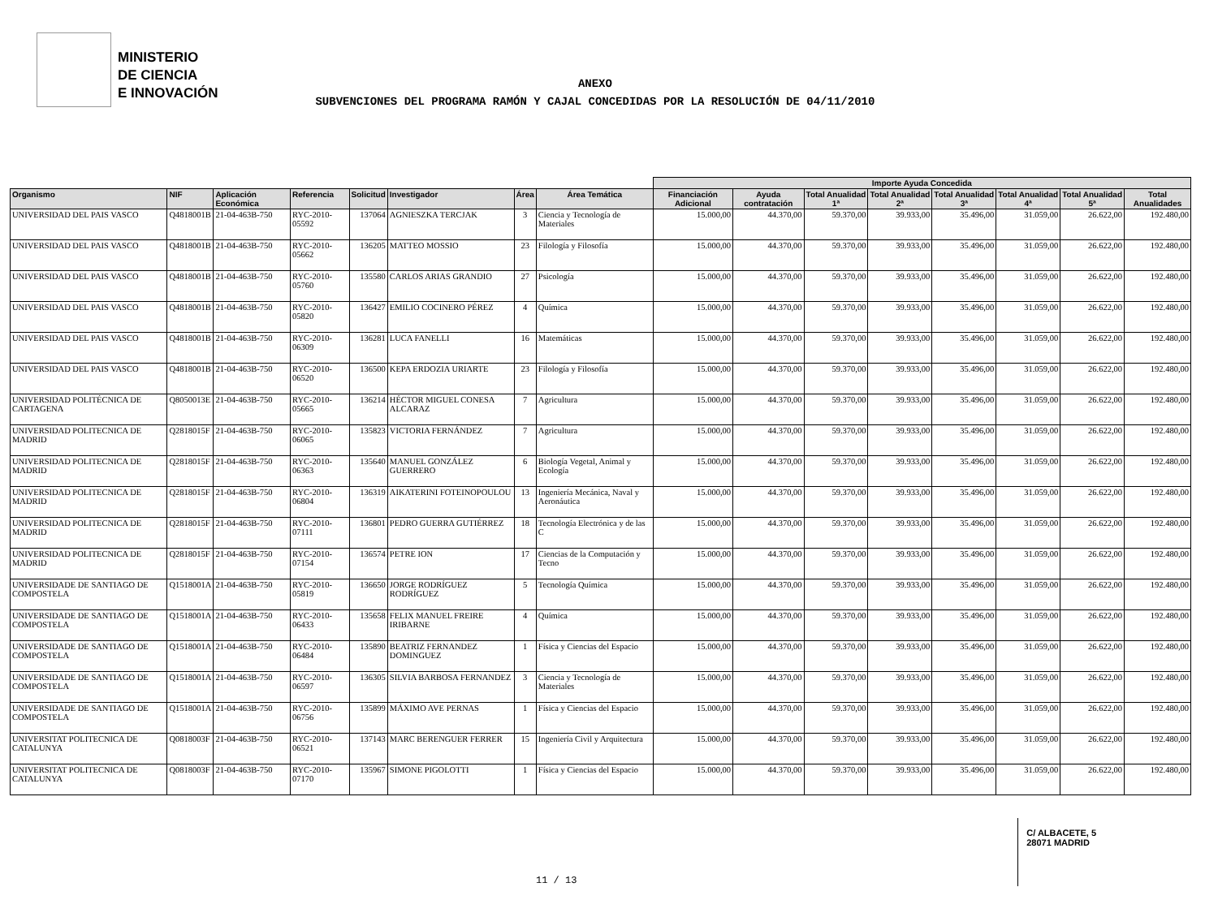MINISTERIO
DE CIENCIA
E INNOVACIÓN
ANEXO
SUBVENCIONES DEL PROGRAMA RAMÓN Y CAJAL CONCEDIDAS POR LA RESOLUCIÓN DE 04/11/2010
| | | | | | | | | Importe Ayuda Concedida | | | | | | | |
| --- | --- | --- | --- | --- | --- | --- | --- | --- | --- | --- | --- | --- | --- | --- | --- |
| Organismo | NIF | Aplicación Económica | Referencia | Solicitud | Investigador | Área | Área Temática | Financiación Adicional | Ayuda contratación | Total Anualidad 1ª | Total Anualidad 2ª | Total Anualidad 3ª | Total Anualidad 4ª | Total Anualidad 5ª | Total Anualidades |
| UNIVERSIDAD DEL PAIS VASCO | Q4818001B | 21-04-463B-750 | RYC-2010-05592 | 137064 | AGNIESZKA TERCJAK | 3 | Ciencia y Tecnología de Materiales | 15.000,00 | 44.370,00 | 59.370,00 | 39.933,00 | 35.496,00 | 31.059,00 | 26.622,00 | 192.480,00 |
| UNIVERSIDAD DEL PAIS VASCO | Q4818001B | 21-04-463B-750 | RYC-2010-05662 | 136205 | MATTEO MOSSIO | 23 | Filología y Filosofía | 15.000,00 | 44.370,00 | 59.370,00 | 39.933,00 | 35.496,00 | 31.059,00 | 26.622,00 | 192.480,00 |
| UNIVERSIDAD DEL PAIS VASCO | Q4818001B | 21-04-463B-750 | RYC-2010-05760 | 135580 | CARLOS ARIAS GRANDIO | 27 | Psicología | 15.000,00 | 44.370,00 | 59.370,00 | 39.933,00 | 35.496,00 | 31.059,00 | 26.622,00 | 192.480,00 |
| UNIVERSIDAD DEL PAIS VASCO | Q4818001B | 21-04-463B-750 | RYC-2010-05820 | 136427 | EMILIO COCINERO PÉREZ | 4 | Química | 15.000,00 | 44.370,00 | 59.370,00 | 39.933,00 | 35.496,00 | 31.059,00 | 26.622,00 | 192.480,00 |
| UNIVERSIDAD DEL PAIS VASCO | Q4818001B | 21-04-463B-750 | RYC-2010-06309 | 136281 | LUCA FANELLI | 16 | Matemáticas | 15.000,00 | 44.370,00 | 59.370,00 | 39.933,00 | 35.496,00 | 31.059,00 | 26.622,00 | 192.480,00 |
| UNIVERSIDAD DEL PAIS VASCO | Q4818001B | 21-04-463B-750 | RYC-2010-06520 | 136500 | KEPA ERDOZIA URIARTE | 23 | Filología y Filosofía | 15.000,00 | 44.370,00 | 59.370,00 | 39.933,00 | 35.496,00 | 31.059,00 | 26.622,00 | 192.480,00 |
| UNIVERSIDAD POLITÉCNICA DE CARTAGENA | Q8050013E | 21-04-463B-750 | RYC-2010-05665 | 136214 | HÉCTOR MIGUEL CONESA ALCARAZ | 7 | Agricultura | 15.000,00 | 44.370,00 | 59.370,00 | 39.933,00 | 35.496,00 | 31.059,00 | 26.622,00 | 192.480,00 |
| UNIVERSIDAD POLITECNICA DE MADRID | Q2818015F | 21-04-463B-750 | RYC-2010-06065 | 135823 | VICTORIA FERNÁNDEZ | 7 | Agricultura | 15.000,00 | 44.370,00 | 59.370,00 | 39.933,00 | 35.496,00 | 31.059,00 | 26.622,00 | 192.480,00 |
| UNIVERSIDAD POLITECNICA DE MADRID | Q2818015F | 21-04-463B-750 | RYC-2010-06363 | 135640 | MANUEL GONZÁLEZ GUERRERO | 6 | Biología Vegetal, Animal y Ecología | 15.000,00 | 44.370,00 | 59.370,00 | 39.933,00 | 35.496,00 | 31.059,00 | 26.622,00 | 192.480,00 |
| UNIVERSIDAD POLITECNICA DE MADRID | Q2818015F | 21-04-463B-750 | RYC-2010-06804 | 136319 | AIKATERINI FOTEINOPOULOU | 13 | Ingeniería Mecánica, Naval y Aeronáutica | 15.000,00 | 44.370,00 | 59.370,00 | 39.933,00 | 35.496,00 | 31.059,00 | 26.622,00 | 192.480,00 |
| UNIVERSIDAD POLITECNICA DE MADRID | Q2818015F | 21-04-463B-750 | RYC-2010-07111 | 136801 | PEDRO GUERRA GUTIÉRREZ | 18 | Tecnología Electrónica y de las C | 15.000,00 | 44.370,00 | 59.370,00 | 39.933,00 | 35.496,00 | 31.059,00 | 26.622,00 | 192.480,00 |
| UNIVERSIDAD POLITECNICA DE MADRID | Q2818015F | 21-04-463B-750 | RYC-2010-07154 | 136574 | PETRE ION | 17 | Ciencias de la Computación y Tecno | 15.000,00 | 44.370,00 | 59.370,00 | 39.933,00 | 35.496,00 | 31.059,00 | 26.622,00 | 192.480,00 |
| UNIVERSIDADE DE SANTIAGO DE COMPOSTELA | Q1518001A | 21-04-463B-750 | RYC-2010-05819 | 136650 | JORGE RODRÍGUEZ RODRÍGUEZ | 5 | Tecnología Química | 15.000,00 | 44.370,00 | 59.370,00 | 39.933,00 | 35.496,00 | 31.059,00 | 26.622,00 | 192.480,00 |
| UNIVERSIDADE DE SANTIAGO DE COMPOSTELA | Q1518001A | 21-04-463B-750 | RYC-2010-06433 | 135658 | FELIX MANUEL FREIRE IRIBARNE | 4 | Química | 15.000,00 | 44.370,00 | 59.370,00 | 39.933,00 | 35.496,00 | 31.059,00 | 26.622,00 | 192.480,00 |
| UNIVERSIDADE DE SANTIAGO DE COMPOSTELA | Q1518001A | 21-04-463B-750 | RYC-2010-06484 | 135890 | BEATRIZ FERNANDEZ DOMINGUEZ | 1 | Física y Ciencias del Espacio | 15.000,00 | 44.370,00 | 59.370,00 | 39.933,00 | 35.496,00 | 31.059,00 | 26.622,00 | 192.480,00 |
| UNIVERSIDADE DE SANTIAGO DE COMPOSTELA | Q1518001A | 21-04-463B-750 | RYC-2010-06597 | 136305 | SILVIA BARBOSA FERNANDEZ | 3 | Ciencia y Tecnología de Materiales | 15.000,00 | 44.370,00 | 59.370,00 | 39.933,00 | 35.496,00 | 31.059,00 | 26.622,00 | 192.480,00 |
| UNIVERSIDADE DE SANTIAGO DE COMPOSTELA | Q1518001A | 21-04-463B-750 | RYC-2010-06756 | 135899 | MÁXIMO AVE PERNAS | 1 | Física y Ciencias del Espacio | 15.000,00 | 44.370,00 | 59.370,00 | 39.933,00 | 35.496,00 | 31.059,00 | 26.622,00 | 192.480,00 |
| UNIVERSITAT POLITECNICA DE CATALUNYA | Q0818003F | 21-04-463B-750 | RYC-2010-06521 | 137143 | MARC BERENGUER FERRER | 15 | Ingeniería Civil y Arquitectura | 15.000,00 | 44.370,00 | 59.370,00 | 39.933,00 | 35.496,00 | 31.059,00 | 26.622,00 | 192.480,00 |
| UNIVERSITAT POLITECNICA DE CATALUNYA | Q0818003F | 21-04-463B-750 | RYC-2010-07170 | 135967 | SIMONE PIGOLOTTI | 1 | Física y Ciencias del Espacio | 15.000,00 | 44.370,00 | 59.370,00 | 39.933,00 | 35.496,00 | 31.059,00 | 26.622,00 | 192.480,00 |
11 / 13
C/ ALBACETE, 5
28071 MADRID